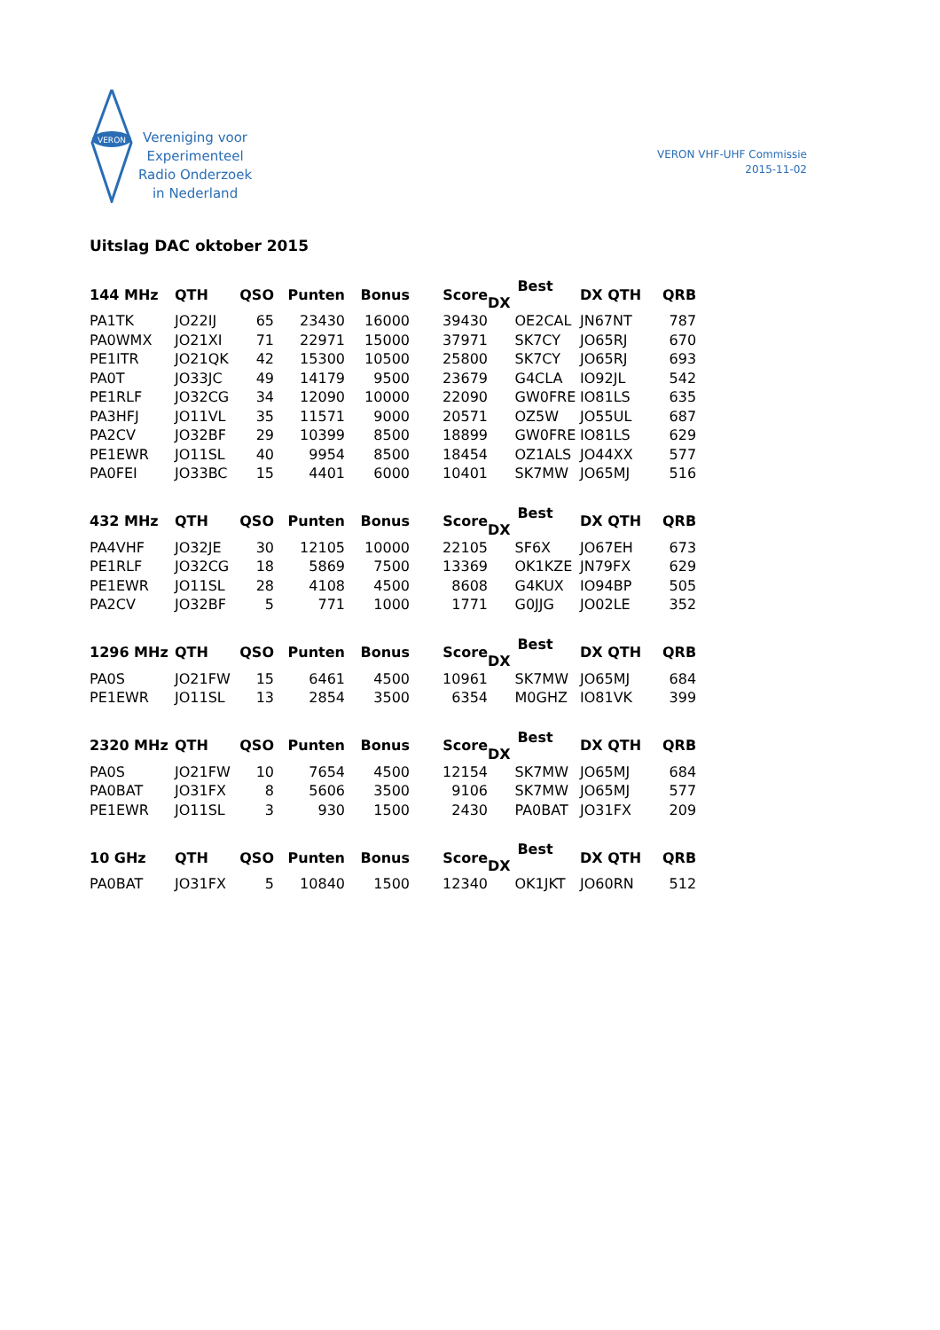VERON
Vereniging voor
Experimenteel
Radio Onderzoek
in Nederland
VERON VHF-UHF Commissie
2015-11-02
Uitslag DAC oktober 2015
| 144 MHz | QTH | QSO | Punten | Bonus | Score | Best DX | DX QTH | QRB |
| --- | --- | --- | --- | --- | --- | --- | --- | --- |
| PA1TK | JO22IJ | 65 | 23430 | 16000 | 39430 | OE2CAL | JN67NT | 787 |
| PA0WMX | JO21XI | 71 | 22971 | 15000 | 37971 | SK7CY | JO65RJ | 670 |
| PE1ITR | JO21QK | 42 | 15300 | 10500 | 25800 | SK7CY | JO65RJ | 693 |
| PA0T | JO33JC | 49 | 14179 | 9500 | 23679 | G4CLA | IO92JL | 542 |
| PE1RLF | JO32CG | 34 | 12090 | 10000 | 22090 | GW0FRE | IO81LS | 635 |
| PA3HFJ | JO11VL | 35 | 11571 | 9000 | 20571 | OZ5W | JO55UL | 687 |
| PA2CV | JO32BF | 29 | 10399 | 8500 | 18899 | GW0FRE | IO81LS | 629 |
| PE1EWR | JO11SL | 40 | 9954 | 8500 | 18454 | OZ1ALS | JO44XX | 577 |
| PA0FEI | JO33BC | 15 | 4401 | 6000 | 10401 | SK7MW | JO65MJ | 516 |
| 432 MHz | QTH | QSO | Punten | Bonus | Score | Best DX | DX QTH | QRB |
| --- | --- | --- | --- | --- | --- | --- | --- | --- |
| PA4VHF | JO32JE | 30 | 12105 | 10000 | 22105 | SF6X | JO67EH | 673 |
| PE1RLF | JO32CG | 18 | 5869 | 7500 | 13369 | OK1KZE | JN79FX | 629 |
| PE1EWR | JO11SL | 28 | 4108 | 4500 | 8608 | G4KUX | IO94BP | 505 |
| PA2CV | JO32BF | 5 | 771 | 1000 | 1771 | G0JJG | JO02LE | 352 |
| 1296 MHz | QTH | QSO | Punten | Bonus | Score | Best DX | DX QTH | QRB |
| --- | --- | --- | --- | --- | --- | --- | --- | --- |
| PA0S | JO21FW | 15 | 6461 | 4500 | 10961 | SK7MW | JO65MJ | 684 |
| PE1EWR | JO11SL | 13 | 2854 | 3500 | 6354 | M0GHZ | IO81VK | 399 |
| 2320 MHz | QTH | QSO | Punten | Bonus | Score | Best DX | DX QTH | QRB |
| --- | --- | --- | --- | --- | --- | --- | --- | --- |
| PA0S | JO21FW | 10 | 7654 | 4500 | 12154 | SK7MW | JO65MJ | 684 |
| PA0BAT | JO31FX | 8 | 5606 | 3500 | 9106 | SK7MW | JO65MJ | 577 |
| PE1EWR | JO11SL | 3 | 930 | 1500 | 2430 | PA0BAT | JO31FX | 209 |
| 10 GHz | QTH | QSO | Punten | Bonus | Score | Best DX | DX QTH | QRB |
| --- | --- | --- | --- | --- | --- | --- | --- | --- |
| PA0BAT | JO31FX | 5 | 10840 | 1500 | 12340 | OK1JKT | JO60RN | 512 |